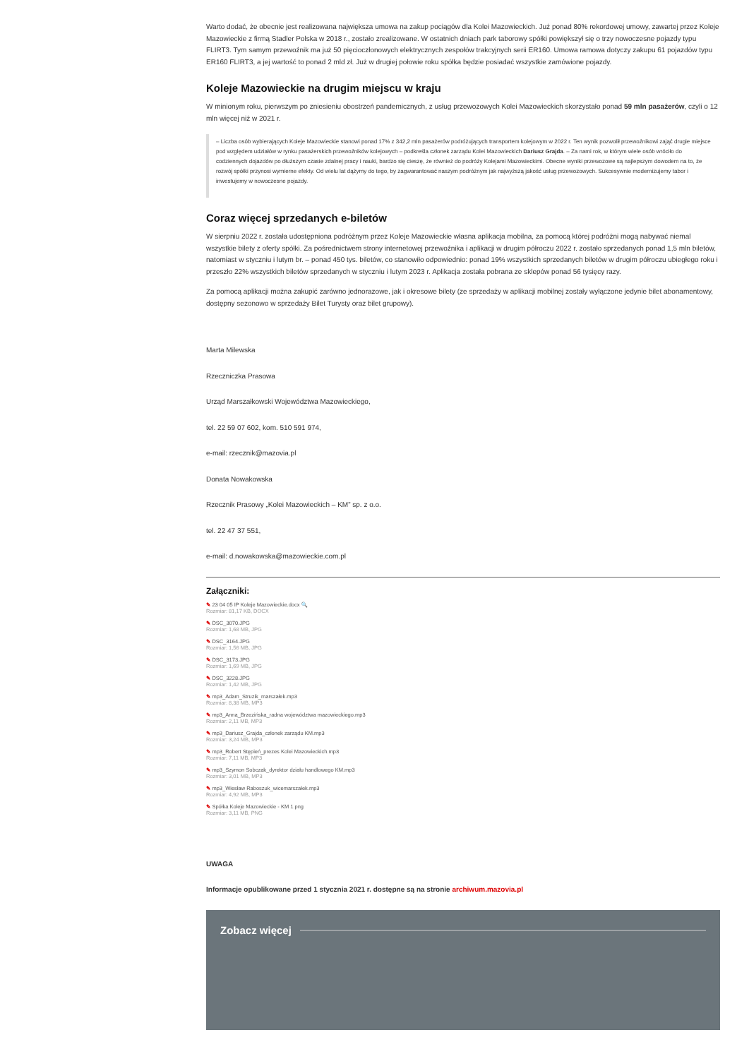Warto dodać, że obecnie jest realizowana największa umowa na zakup pociągów dla Kolei Mazowieckich. Już ponad 80% rekordowej umowy, zawartej przez Koleje Mazowieckie z firmą Stadler Polska w 2018 r., zostało zrealizowane. W ostatnich dniach park taborowy spółki powiększył się o trzy nowoczesne pojazdy typu FLIRT3. Tym samym przewoźnik ma już 50 pięcioczłonowych elektrycznych zespołów trakcyjnych serii ER160. Umowa ramowa dotyczy zakupu 61 pojazdów typu ER160 FLIRT3, a jej wartość to ponad 2 mld zł. Już w drugiej połowie roku spółka będzie posiadać wszystkie zamówione pojazdy.
Koleje Mazowieckie na drugim miejscu w kraju
W minionym roku, pierwszym po zniesieniu obostrzeń pandemicznych, z usług przewozowych Kolei Mazowieckich skorzystało ponad 59 mln pasażerów, czyli o 12 mln więcej niż w 2021 r.
– Liczba osób wybierających Koleje Mazowieckie stanowi ponad 17% z 342,2 mln pasażerów podróżujących transportem kolejowym w 2022 r. Ten wynik pozwolił przewoźnikowi zająć drugie miejsce pod względem udziałów w rynku pasażerskich przewoźników kolejowych – podkreśla członek zarządu Kolei Mazowieckich Dariusz Grajda. – Za nami rok, w którym wiele osób wróciło do codziennych dojazdów po dłuższym czasie zdalnej pracy i nauki, bardzo się cieszę, że również do podróży Kolejami Mazowieckimi. Obecne wyniki przewozowe są najlepszym dowodem na to, że rozwój spółki przynosi wymierne efekty. Od wielu lat dążymy do tego, by zagwarantować naszym podróżnym jak najwyższą jakość usług przewozowych. Sukcesywnie modernizujemy tabor i inwestujemy w nowoczesne pojazdy.
Coraz więcej sprzedanych e-biletów
W sierpniu 2022 r. została udostępniona podróżnym przez Koleje Mazowieckie własna aplikacja mobilna, za pomocą której podróżni mogą nabywać niemal wszystkie bilety z oferty spółki. Za pośrednictwem strony internetowej przewoźnika i aplikacji w drugim półroczu 2022 r. zostało sprzedanych ponad 1,5 mln biletów, natomiast w styczniu i lutym br. – ponad 450 tys. biletów, co stanowiło odpowiednio: ponad 19% wszystkich sprzedanych biletów w drugim półroczu ubiegłego roku i przeszło 22% wszystkich biletów sprzedanych w styczniu i lutym 2023 r. Aplikacja została pobrana ze sklepów ponad 56 tysięcy razy.
Za pomocą aplikacji można zakupić zarówno jednorazowe, jak i okresowe bilety (ze sprzedaży w aplikacji mobilnej zostały wyłączone jedynie bilet abonamentowy, dostępny sezonowo w sprzedaży Bilet Turysty oraz bilet grupowy).
Marta Milewska
Rzeczniczka Prasowa
Urząd Marszałkowski Województwa Mazowieckiego,
tel. 22 59 07 602, kom. 510 591 974,
e-mail: rzecznik@mazovia.pl
Donata Nowakowska
Rzecznik Prasowy „Kolei Mazowieckich – KM” sp. z o.o.
tel. 22 47 37 551,
e-mail: d.nowakowska@mazowieckie.com.pl
Załączniki:
✎ 23 04 05 IP Koleje Mazowieckie.docx 🔍
Rozmiar: 81,17 KB, DOCX
✎ DSC_3070.JPG
Rozmiar: 1,68 MB, JPG
✎ DSC_3164.JPG
Rozmiar: 1,56 MB, JPG
✎ DSC_3173.JPG
Rozmiar: 1,69 MB, JPG
✎ DSC_3228.JPG
Rozmiar: 1,42 MB, JPG
✎ mp3_Adam_Struzik_marszałek.mp3
Rozmiar: 8,38 MB, MP3
✎ mp3_Anna_Brzezińska_radna województwa mazowieckiego.mp3
Rozmiar: 2,11 MB, MP3
✎ mp3_Dariusz_Grajda_członek zarządu KM.mp3
Rozmiar: 3,24 MB, MP3
✎ mp3_Robert Stępień_prezes Kolei Mazowieckich.mp3
Rozmiar: 7,11 MB, MP3
✎ mp3_Szymon Sobczak_dyrektor działu handlowego KM.mp3
Rozmiar: 3,01 MB, MP3
✎ mp3_Wiesław Raboszuk_wicemarszałek.mp3
Rozmiar: 4,92 MB, MP3
✎ Spółka Koleje Mazowieckie - KM 1.png
Rozmiar: 3,11 MB, PNG
UWAGA
Informacje opublikowane przed 1 stycznia 2021 r. dostępne są na stronie archiwum.mazovia.pl
Zobacz więcej